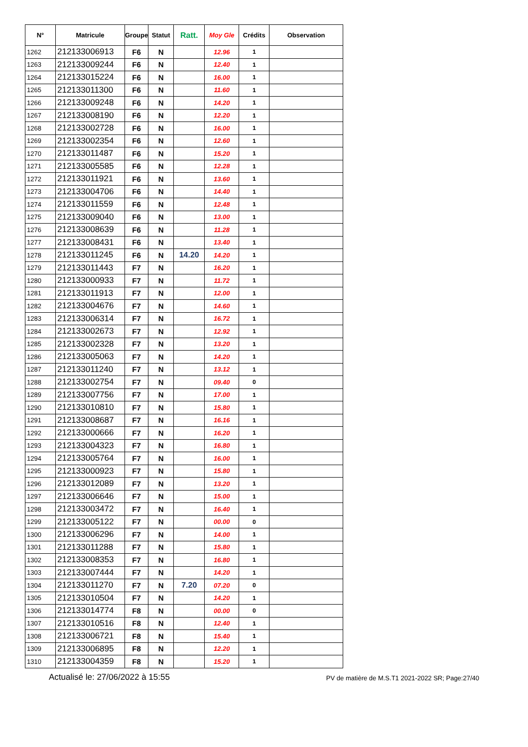| N° | Matricule | Groupe | Statut | Ratt. | Moy Gle | Crédits | Observation |
| --- | --- | --- | --- | --- | --- | --- | --- |
| 1262 | 212133006913 | F6 | N | | 12.96 | 1 | |
| 1263 | 212133009244 | F6 | N | | 12.40 | 1 | |
| 1264 | 212133015224 | F6 | N | | 16.00 | 1 | |
| 1265 | 212133011300 | F6 | N | | 11.60 | 1 | |
| 1266 | 212133009248 | F6 | N | | 14.20 | 1 | |
| 1267 | 212133008190 | F6 | N | | 12.20 | 1 | |
| 1268 | 212133002728 | F6 | N | | 16.00 | 1 | |
| 1269 | 212133002354 | F6 | N | | 12.60 | 1 | |
| 1270 | 212133011487 | F6 | N | | 15.20 | 1 | |
| 1271 | 212133005585 | F6 | N | | 12.28 | 1 | |
| 1272 | 212133011921 | F6 | N | | 13.60 | 1 | |
| 1273 | 212133004706 | F6 | N | | 14.40 | 1 | |
| 1274 | 212133011559 | F6 | N | | 12.48 | 1 | |
| 1275 | 212133009040 | F6 | N | | 13.00 | 1 | |
| 1276 | 212133008639 | F6 | N | | 11.28 | 1 | |
| 1277 | 212133008431 | F6 | N | | 13.40 | 1 | |
| 1278 | 212133011245 | F6 | N | 14.20 | 14.20 | 1 | |
| 1279 | 212133011443 | F7 | N | | 16.20 | 1 | |
| 1280 | 212133000933 | F7 | N | | 11.72 | 1 | |
| 1281 | 212133011913 | F7 | N | | 12.00 | 1 | |
| 1282 | 212133004676 | F7 | N | | 14.60 | 1 | |
| 1283 | 212133006314 | F7 | N | | 16.72 | 1 | |
| 1284 | 212133002673 | F7 | N | | 12.92 | 1 | |
| 1285 | 212133002328 | F7 | N | | 13.20 | 1 | |
| 1286 | 212133005063 | F7 | N | | 14.20 | 1 | |
| 1287 | 212133011240 | F7 | N | | 13.12 | 1 | |
| 1288 | 212133002754 | F7 | N | | 09.40 | 0 | |
| 1289 | 212133007756 | F7 | N | | 17.00 | 1 | |
| 1290 | 212133010810 | F7 | N | | 15.80 | 1 | |
| 1291 | 212133008687 | F7 | N | | 16.16 | 1 | |
| 1292 | 212133000666 | F7 | N | | 16.20 | 1 | |
| 1293 | 212133004323 | F7 | N | | 16.80 | 1 | |
| 1294 | 212133005764 | F7 | N | | 16.00 | 1 | |
| 1295 | 212133000923 | F7 | N | | 15.80 | 1 | |
| 1296 | 212133012089 | F7 | N | | 13.20 | 1 | |
| 1297 | 212133006646 | F7 | N | | 15.00 | 1 | |
| 1298 | 212133003472 | F7 | N | | 16.40 | 1 | |
| 1299 | 212133005122 | F7 | N | | 00.00 | 0 | |
| 1300 | 212133006296 | F7 | N | | 14.00 | 1 | |
| 1301 | 212133011288 | F7 | N | | 15.80 | 1 | |
| 1302 | 212133008353 | F7 | N | | 16.80 | 1 | |
| 1303 | 212133007444 | F7 | N | | 14.20 | 1 | |
| 1304 | 212133011270 | F7 | N | 7.20 | 07.20 | 0 | |
| 1305 | 212133010504 | F7 | N | | 14.20 | 1 | |
| 1306 | 212133014774 | F8 | N | | 00.00 | 0 | |
| 1307 | 212133010516 | F8 | N | | 12.40 | 1 | |
| 1308 | 212133006721 | F8 | N | | 15.40 | 1 | |
| 1309 | 212133006895 | F8 | N | | 12.20 | 1 | |
| 1310 | 212133004359 | F8 | N | | 15.20 | 1 | |
Actualisé le: 27/06/2022 à 15:55 PV de matière de M.S.T1 2021-2022 SR; Page:27/40